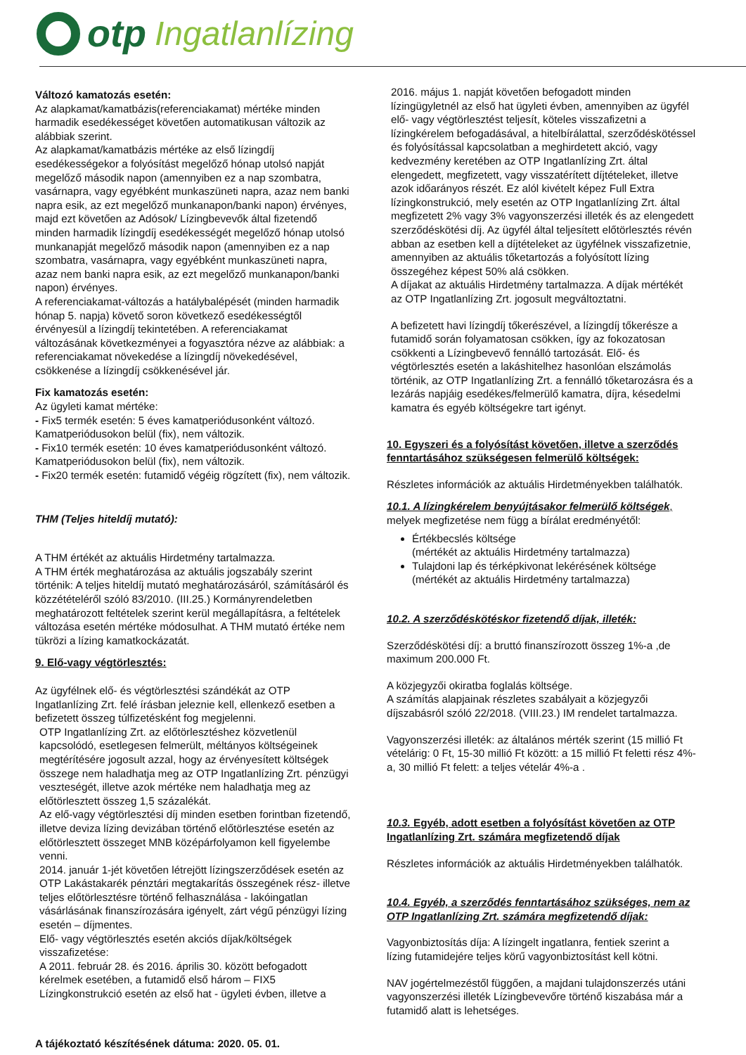otp Ingatlanlízing
Változó kamatozás esetén:
Az alapkamat/kamatbázis(referenciakamat) mértéke minden harmadik esedékességet követően automatikusan változik az alábbiak szerint.
Az alapkamat/kamatbázis mértéke az első lízingdíj esedékességekor a folyósítást megelőző hónap utolsó napját megelőző második napon (amennyiben ez a nap szombatra, vasárnapra, vagy egyébként munkaszüneti napra, azaz nem banki napra esik, az ezt megelőző munkanapon/banki napon) érvényes, majd ezt követően az Adósok/ Lízingbevevők által fizetendő minden harmadik lízingdíj esedékességét megelőző hónap utolsó munkanapját megelőző második napon (amennyiben ez a nap szombatra, vasárnapra, vagy egyébként munkaszüneti napra, azaz nem banki napra esik, az ezt megelőző munkanapon/banki napon) érvényes.
A referenciakamat-változás a hatálybalépését (minden harmadik hónap 5. napja) követő soron következő esedékességtől érvényesül a lízingdíj tekintetében. A referenciakamat változásának következményei a fogyasztóra nézve az alábbiak: a referenciakamat növekedése a lízingdíj növekedésével, csökkenése a lízingdíj csökkenésével jár.
Fix kamatozás esetén:
Az ügyleti kamat mértéke:
- Fix5 termék esetén: 5 éves kamatperiódusonként változó. Kamatperiódusokon belül (fix), nem változik.
- Fix10 termék esetén: 10 éves kamatperiódusonként változó. Kamatperiódusokon belül (fix), nem változik.
- Fix20 termék esetén: futamidő végéig rögzített (fix), nem változik.
THM (Teljes hiteldíj mutató):
A THM értékét az aktuális Hirdetmény tartalmazza.
A THM érték meghatározása az aktuális jogszabály szerint történik: A teljes hiteldíj mutató meghatározásáról, számításáról és közzétételéről szóló 83/2010. (III.25.) Kormányrendeletben meghatározott feltételek szerint kerül megállapításra, a feltételek változása esetén mértéke módosulhat. A THM mutató értéke nem tükrözi a lízing kamatkockázatát.
9. Elő-vagy végtörlesztés:
Az ügyfélnek elő- és végtörlesztési szándékát az OTP Ingatlanlízing Zrt. felé írásban jeleznie kell, ellenkező esetben a befizetett összeg túlfizetésként fog megjelenni.
OTP Ingatlanlízing Zrt. az előtörlesztéshez közvetlenül kapcsolódó, esetlegesen felmerült, méltányos költségeinek megtérítésére jogosult azzal, hogy az érvényesített költségek összege nem haladhatja meg az OTP Ingatlanlízing Zrt. pénzügyi veszteségét, illetve azok mértéke nem haladhatja meg az előtörlesztett összeg 1,5 százalékát.
Az elő-vagy végtörlesztési díj minden esetben forintban fizetendő, illetve deviza lízing devizában történő előtörlesztése esetén az előtörlesztett összeget MNB középárfolyamon kell figyelembe venni.
2014. január 1-jét követően létrejött lízingszerződések esetén az OTP Lakástakarék pénztári megtakarítás összegének rész- illetve teljes előtörlesztésre történő felhasználása - lakóingatlan vásárlásának finanszírozására igényelt, zárt végű pénzügyi lízing esetén – díjmentes.
Elő- vagy végtörlesztés esetén akciós díjak/költségek visszafizetése:
A 2011. február 28. és 2016. április 30. között befogadott kérelmek esetében, a futamidő első három – FIX5 Lízingkonstrukció esetén az első hat - ügyleti évben, illetve a
2016. május 1. napját követően befogadott minden lízingügyletnél az első hat ügyleti évben, amennyiben az ügyfél elő- vagy végtörlesztést teljesít, köteles visszafizetni a lízingkérelem befogadásával, a hitelbírálattal, szerződéskötéssel és folyósítással kapcsolatban a meghirdetett akció, vagy kedvezmény keretében az OTP Ingatlanlízing Zrt. által elengedett, megfizetett, vagy visszatérített díjtételeket, illetve azok időarányos részét. Ez alól kivételt képez Full Extra lízingkonstrukció, mely esetén az OTP Ingatlanlízing Zrt. által megfizetett 2% vagy 3% vagyonszerzési illeték és az elengedett szerződéskötési díj. Az ügyfél által teljesített előtörlesztés révén abban az esetben kell a díjtételeket az ügyfélnek visszafizetnie, amennyiben az aktuális tőketartozás a folyósított lízing összegéhez képest 50% alá csökken.
A díjakat az aktuális Hirdetmény tartalmazza. A díjak mértékét az OTP Ingatlanlízing Zrt. jogosult megváltoztatni.
A befizetett havi lízingdíj tőkerészével, a lízingdíj tőkerésze a futamidő során folyamatosan csökken, így az fokozatosan csökkenti a Lízingbevevő fennálló tartozását. Elő- és végtörlesztés esetén a lakáshitelhez hasonlóan elszámolás történik, az OTP Ingatlanlízing Zrt. a fennálló tőketarozásra és a lezárás napjáig esedékes/felmerülő kamatra, díjra, késedelmi kamatra és egyéb költségekre tart igényt.
10. Egyszeri és a folyósítást követően, illetve a szerződés fenntartásához szükségesen felmerülő költségek:
Részletes információk az aktuális Hirdetményekben találhatók.
10.1. A lízingkérelem benyújtásakor felmerülő költségek,
melyek megfizetése nem függ a bírálat eredményétől:
Értékbecslés költsége
(mértékét az aktuális Hirdetmény tartalmazza)
Tulajdoni lap és térképkivonat lekérésének költsége
(mértékét az aktuális Hirdetmény tartalmazza)
10.2. A szerződéskötéskor fizetendő díjak, illeték:
Szerződéskötési díj: a bruttó finanszírozott összeg 1%-a ,de maximum 200.000 Ft.
A közjegyzői okiratba foglalás költsége.
A számítás alapjainak részletes szabályait a közjegyzői díjszabásról szóló 22/2018. (VIII.23.) IM rendelet tartalmazza.
Vagyonszerzési illeték: az általános mérték szerint (15 millió Ft vételárig: 0 Ft, 15-30 millió Ft között: a 15 millió Ft feletti rész 4%-a, 30 millió Ft felett: a teljes vételár 4%-a .
10.3. Egyéb, adott esetben a folyósítást követően az OTP Ingatlanlízing Zrt. számára megfizetendő díjak
Részletes információk az aktuális Hirdetményekben találhatók.
10.4. Egyéb, a szerződés fenntartásához szükséges, nem az OTP Ingatlanlízing Zrt. számára megfizetendő díjak:
Vagyonbiztosítás díja: A lízingelt ingatlanra, fentiek szerint a lízing futamidejére teljes körű vagyonbiztosítást kell kötni.
NAV jogértelmezéstől függően, a majdani tulajdonszerzés utáni vagyonszerzési illeték Lízingbevevőre történő kiszabása már a futamidő alatt is lehetséges.
A tájékoztató készítésének dátuma: 2020. 05. 01.